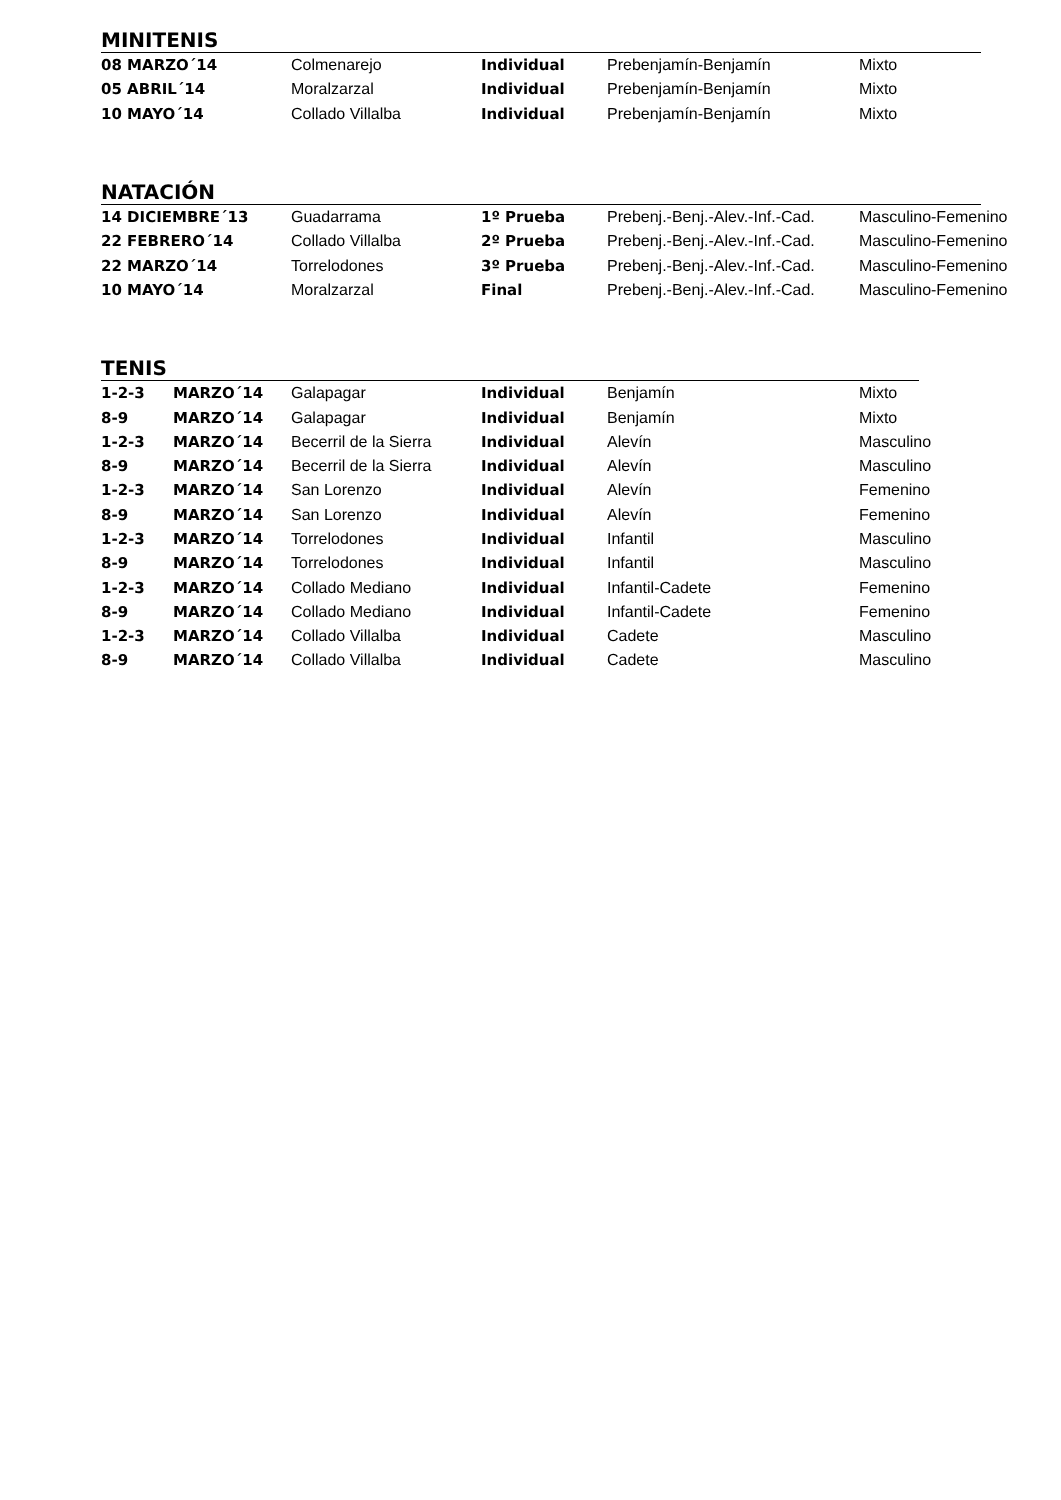MINITENIS
| 08 MARZO´14 | Colmenarejo | Individual | Prebenjamín-Benjamín | Mixto |
| 05 ABRIL´14 | Moralzarzal | Individual | Prebenjamín-Benjamín | Mixto |
| 10 MAYO´14 | Collado Villalba | Individual | Prebenjamín-Benjamín | Mixto |
NATACIÓN
| 14 DICIEMBRE´13 | Guadarrama | 1º Prueba | Prebenj.-Benj.-Alev.-Inf.-Cad. | Masculino-Femenino |
| 22 FEBRERO´14 | Collado Villalba | 2º Prueba | Prebenj.-Benj.-Alev.-Inf.-Cad. | Masculino-Femenino |
| 22 MARZO´14 | Torrelodones | 3º Prueba | Prebenj.-Benj.-Alev.-Inf.-Cad. | Masculino-Femenino |
| 10 MAYO´14 | Moralzarzal | Final | Prebenj.-Benj.-Alev.-Inf.-Cad. | Masculino-Femenino |
TENIS
| 1-2-3 | MARZO´14 | Galapagar | Individual | Benjamín | Mixto |
| 8-9 | MARZO´14 | Galapagar | Individual | Benjamín | Mixto |
| 1-2-3 | MARZO´14 | Becerril de la Sierra | Individual | Alevín | Masculino |
| 8-9 | MARZO´14 | Becerril de la Sierra | Individual | Alevín | Masculino |
| 1-2-3 | MARZO´14 | San Lorenzo | Individual | Alevín | Femenino |
| 8-9 | MARZO´14 | San Lorenzo | Individual | Alevín | Femenino |
| 1-2-3 | MARZO´14 | Torrelodones | Individual | Infantil | Masculino |
| 8-9 | MARZO´14 | Torrelodones | Individual | Infantil | Masculino |
| 1-2-3 | MARZO´14 | Collado Mediano | Individual | Infantil-Cadete | Femenino |
| 8-9 | MARZO´14 | Collado Mediano | Individual | Infantil-Cadete | Femenino |
| 1-2-3 | MARZO´14 | Collado Villalba | Individual | Cadete | Masculino |
| 8-9 | MARZO´14 | Collado Villalba | Individual | Cadete | Masculino |